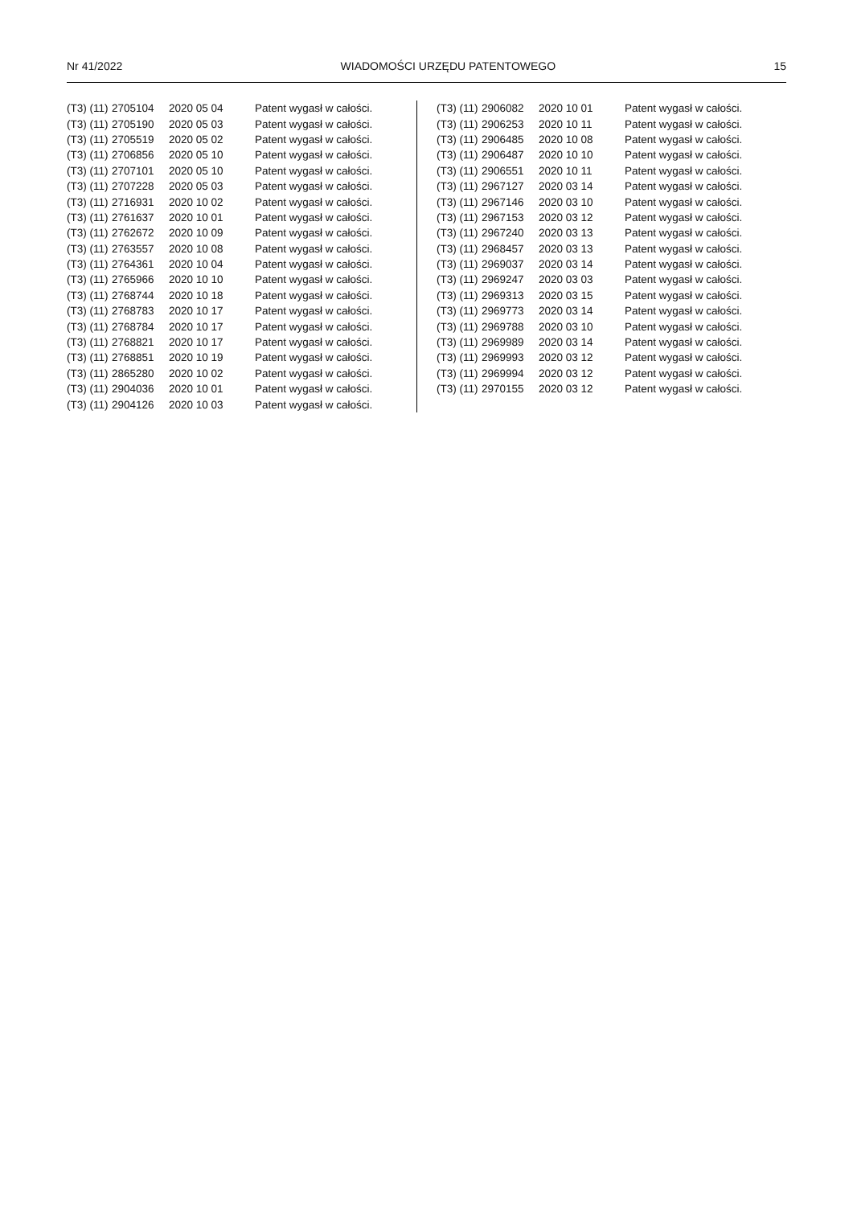Nr 41/2022 WIADOMOŚCI URZĘDU PATENTOWEGO 15
| (T3) (11) | 2705104 | 2020 05 04 | Patent wygasł w całości. |
| (T3) (11) | 2705190 | 2020 05 03 | Patent wygasł w całości. |
| (T3) (11) | 2705519 | 2020 05 02 | Patent wygasł w całości. |
| (T3) (11) | 2706856 | 2020 05 10 | Patent wygasł w całości. |
| (T3) (11) | 2707101 | 2020 05 10 | Patent wygasł w całości. |
| (T3) (11) | 2707228 | 2020 05 03 | Patent wygasł w całości. |
| (T3) (11) | 2716931 | 2020 10 02 | Patent wygasł w całości. |
| (T3) (11) | 2761637 | 2020 10 01 | Patent wygasł w całości. |
| (T3) (11) | 2762672 | 2020 10 09 | Patent wygasł w całości. |
| (T3) (11) | 2763557 | 2020 10 08 | Patent wygasł w całości. |
| (T3) (11) | 2764361 | 2020 10 04 | Patent wygasł w całości. |
| (T3) (11) | 2765966 | 2020 10 10 | Patent wygasł w całości. |
| (T3) (11) | 2768744 | 2020 10 18 | Patent wygasł w całości. |
| (T3) (11) | 2768783 | 2020 10 17 | Patent wygasł w całości. |
| (T3) (11) | 2768784 | 2020 10 17 | Patent wygasł w całości. |
| (T3) (11) | 2768821 | 2020 10 17 | Patent wygasł w całości. |
| (T3) (11) | 2768851 | 2020 10 19 | Patent wygasł w całości. |
| (T3) (11) | 2865280 | 2020 10 02 | Patent wygasł w całości. |
| (T3) (11) | 2904036 | 2020 10 01 | Patent wygasł w całości. |
| (T3) (11) | 2904126 | 2020 10 03 | Patent wygasł w całości. |
| (T3) (11) | 2906082 | 2020 10 01 | Patent wygasł w całości. |
| (T3) (11) | 2906253 | 2020 10 11 | Patent wygasł w całości. |
| (T3) (11) | 2906485 | 2020 10 08 | Patent wygasł w całości. |
| (T3) (11) | 2906487 | 2020 10 10 | Patent wygasł w całości. |
| (T3) (11) | 2906551 | 2020 10 11 | Patent wygasł w całości. |
| (T3) (11) | 2967127 | 2020 03 14 | Patent wygasł w całości. |
| (T3) (11) | 2967146 | 2020 03 10 | Patent wygasł w całości. |
| (T3) (11) | 2967153 | 2020 03 12 | Patent wygasł w całości. |
| (T3) (11) | 2967240 | 2020 03 13 | Patent wygasł w całości. |
| (T3) (11) | 2968457 | 2020 03 13 | Patent wygasł w całości. |
| (T3) (11) | 2969037 | 2020 03 14 | Patent wygasł w całości. |
| (T3) (11) | 2969247 | 2020 03 03 | Patent wygasł w całości. |
| (T3) (11) | 2969313 | 2020 03 15 | Patent wygasł w całości. |
| (T3) (11) | 2969773 | 2020 03 14 | Patent wygasł w całości. |
| (T3) (11) | 2969788 | 2020 03 10 | Patent wygasł w całości. |
| (T3) (11) | 2969989 | 2020 03 14 | Patent wygasł w całości. |
| (T3) (11) | 2969993 | 2020 03 12 | Patent wygasł w całości. |
| (T3) (11) | 2969994 | 2020 03 12 | Patent wygasł w całości. |
| (T3) (11) | 2970155 | 2020 03 12 | Patent wygasł w całości. |